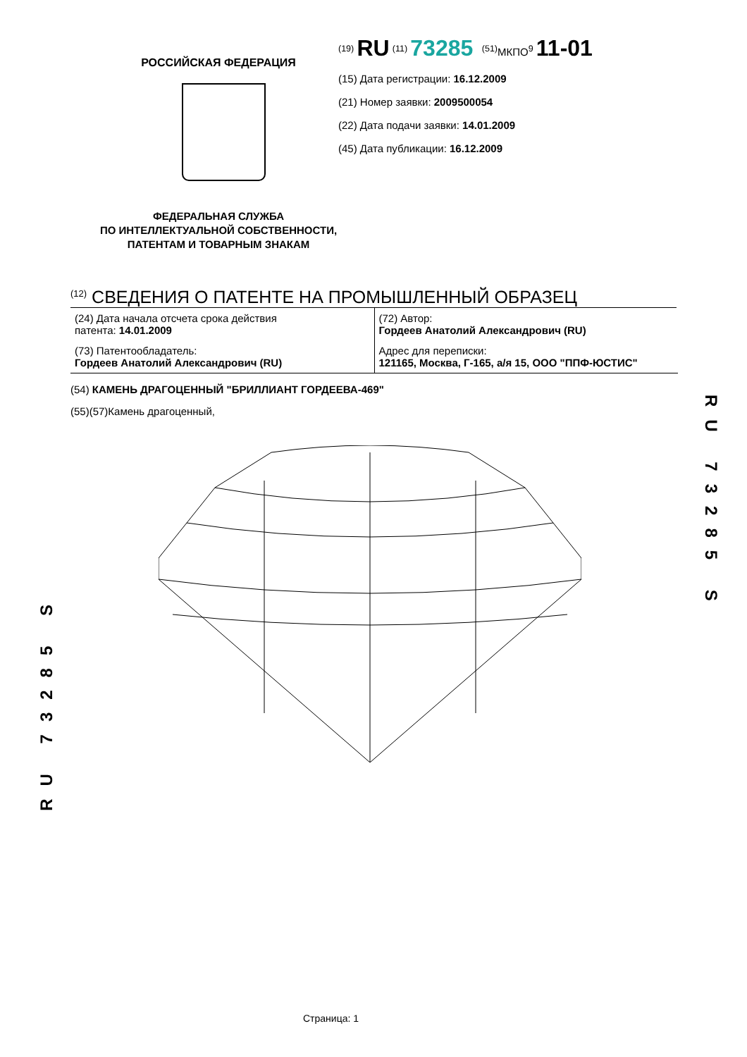РОССИЙСКАЯ ФЕДЕРАЦИЯ
ФЕДЕРАЛЬНАЯ СЛУЖБА
ПО ИНТЕЛЛЕКТУАЛЬНОЙ СОБСТВЕННОСТИ,
ПАТЕНТАМ И ТОВАРНЫМ ЗНАКАМ
<sup>(19)</sup> RU <sup>(11)</sup> 73285 <sup>(51)</sup>МКПО<sup>9</sup> 11-01
(15) Дата регистрации: 16.12.2009
(21) Номер заявки: 2009500054
(22) Дата подачи заявки: 14.01.2009
(45) Дата публикации: 16.12.2009
<sup>(12)</sup> СВЕДЕНИЯ О ПАТЕНТЕ НА ПРОМЫШЛЕННЫЙ ОБРАЗЕЦ
| (24) Дата начала отсчета срока действия патента: 14.01.2009 | (72) Автор: Гордеев Анатолий Александрович (RU) |
| (73) Патентообладатель: Гордеев Анатолий Александрович (RU) | Адрес для переписки: 121165, Москва, Г-165, а/я 15, ООО "ППФ-ЮСТИС" |
(54) КАМЕНЬ ДРАГОЦЕННЫЙ "БРИЛЛИАНТ ГОРДЕЕВА-469"
(55)(57)Камень драгоценный,
RU 73285 S
RU 73285 S
Страница: 1